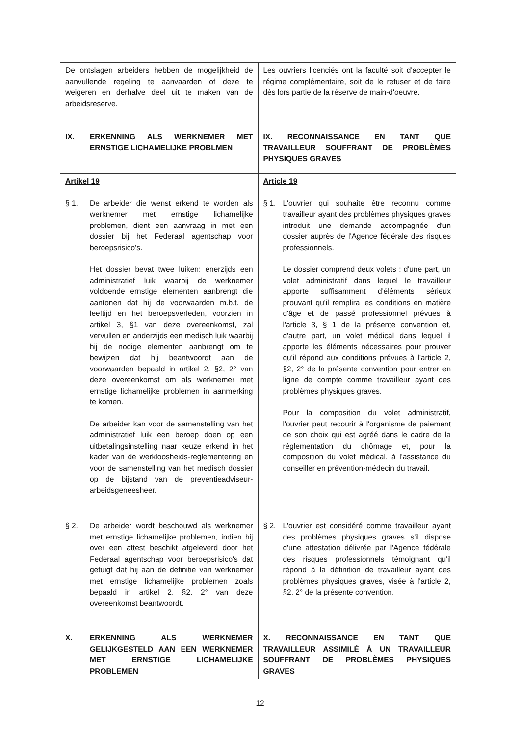| De ontslagen arbeiders hebben de mogelijkheid de aanvullende regeling te aanvaarden of deze te weigeren en derhalve deel uit te maken van de arbeidsreserve. | Les ouvriers licenciés ont la faculté soit d'accepter le régime complémentaire, soit de le refuser et de faire dès lors partie de la réserve de main-d'oeuvre. |
| IX. ERKENNING ALS WERKNEMER MET ERNSTIGE LICHAMELIJKE PROBLMEN | IX. RECONNAISSANCE EN TANT QUE TRAVAILLEUR SOUFFRANT DE PROBLÈMES PHYSIQUES GRAVES |
| Artikel 19 § 1. De arbeider die wenst erkend te worden als werknemer met ernstige lichamelijke problemen, dient een aanvraag in met een dossier bij het Federaal agentschap voor beroepsrisico's. Het dossier bevat twee luiken: enerzijds een administratief luik waarbij de werknemer voldoende ernstige elementen aanbrengt die aantonen dat hij de voorwaarden m.b.t. de leeftijd en het beroepsverleden, voorzien in artikel 3, §1 van deze overeenkomst, zal vervullen en anderzijds een medisch luik waarbij hij de nodige elementen aanbrengt om te bewijzen dat hij beantwoordt aan de voorwaarden bepaald in artikel 2, §2, 2° van deze overeenkomst om als werknemer met ernstige lichamelijke problemen in aanmerking te komen. De arbeider kan voor de samenstelling van het administratief luik een beroep doen op een uitbetalingsinstelling naar keuze erkend in het kader van de werkloosheids-reglementering en voor de samenstelling van het medisch dossier op de bijstand van de preventieadviseur-arbeidsgeneesheer. § 2. De arbeider wordt beschouwd als werknemer met ernstige lichamelijke problemen, indien hij over een attest beschikt afgeleverd door het Federaal agentschap voor beroepsrisico's dat getuigt dat hij aan de definitie van werknemer met ernstige lichamelijke problemen zoals bepaald in artikel 2, §2, 2° van deze overeenkomst beantwoordt. | Article 19 § 1. L'ouvrier qui souhaite être reconnu comme travailleur ayant des problèmes physiques graves introduit une demande accompagnée d'un dossier auprès de l'Agence fédérale des risques professionnels. Le dossier comprend deux volets : d'une part, un volet administratif dans lequel le travailleur apporte suffisamment d'éléments sérieux prouvant qu'il remplira les conditions en matière d'âge et de passé professionnel prévues à l'article 3, § 1 de la présente convention et, d'autre part, un volet médical dans lequel il apporte les éléments nécessaires pour prouver qu'il répond aux conditions prévues à l'article 2, §2, 2° de la présente convention pour entrer en ligne de compte comme travailleur ayant des problèmes physiques graves. Pour la composition du volet administratif, l'ouvrier peut recourir à l'organisme de paiement de son choix qui est agréé dans le cadre de la réglementation du chômage et, pour la composition du volet médical, à l'assistance du conseiller en prévention-médecin du travail. § 2. L'ouvrier est considéré comme travailleur ayant des problèmes physiques graves s'il dispose d'une attestation délivrée par l'Agence fédérale des risques professionnels témoignant qu'il répond à la définition de travailleur ayant des problèmes physiques graves, visée à l'article 2, §2, 2° de la présente convention. |
| X. ERKENNING ALS WERKNEMER GELIJKGESTELD AAN EEN WERKNEMER MET ERNSTIGE LICHAMELIJKE PROBLEMEN | X. RECONNAISSANCE EN TANT QUE TRAVAILLEUR ASSIMILÉ À UN TRAVAILLEUR SOUFFRANT DE PROBLÈMES PHYSIQUES GRAVES |
12